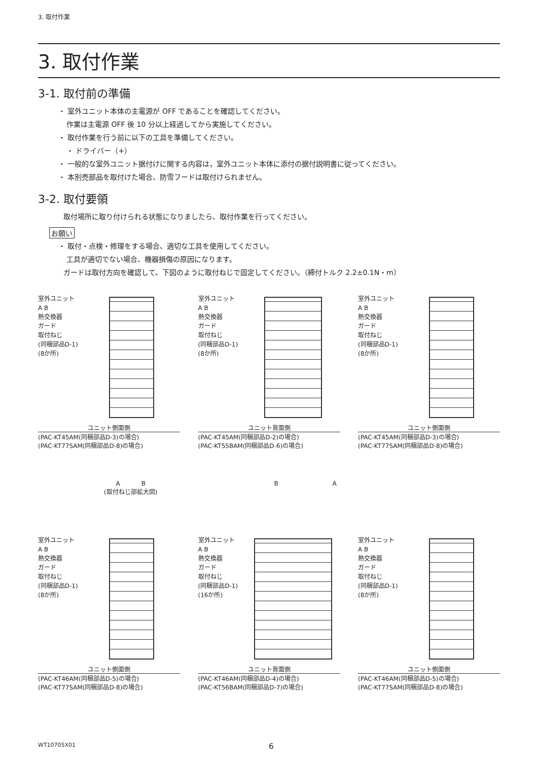3. 取付作業
3. 取付作業
3-1. 取付前の準備
・ 室外ユニット本体の主電源が OFF であることを確認してください。
作業は主電源 OFF 後 10 分以上経過してから実施してください。
・ 取付作業を行う前に以下の工具を準備してください。
・ ドライバー（+）
・ 一般的な室外ユニット据付けに関する内容は，室外ユニット本体に添付の据付説明書に従ってください。
・ 本別売部品を取付けた場合、防雪フードは取付けられません。
3-2. 取付要領
取付場所に取り付けられる状態になりましたら、取付作業を行ってください。
お願い
・ 取付・点検・修理をする場合、適切な工具を使用してください。
工具が適切でない場合、機器損傷の原因になります。
ガードは取付方向を確認して、下図のように取付ねじで固定してください。（締付トルク 2.2±0.1N・m）
室外ユニット
A B
熱交換器
ガード
取付ねじ
(同梱部品D-1)
(8か所)
ユニット側面側
(PAC-KT45AM(同梱部品D-3)の場合)
(PAC-KT77SAM(同梱部品D-8)の場合)
室外ユニット
A B
熱交換器
ガード
取付ねじ
(同梱部品D-1)
(8か所)
ユニット背面側
(PAC-KT45AM(同梱部品D-2)の場合)
(PAC-KT55BAM(同梱部品D-6)の場合)
室外ユニット
A B
熱交換器
ガード
取付ねじ
(同梱部品D-1)
(8か所)
ユニット側面側
(PAC-KT45AM(同梱部品D-3)の場合)
(PAC-KT77SAM(同梱部品D-8)の場合)
A B
(取付ねじ部拡大図)
B A
室外ユニット
A B
熱交換器
ガード
取付ねじ
(同梱部品D-1)
(8か所)
ユニット側面側
(PAC-KT46AM(同梱部品D-5)の場合)
(PAC-KT77SAM(同梱部品D-8)の場合)
室外ユニット
A B
熱交換器
ガード
取付ねじ
(同梱部品D-1)
(16か所)
ユニット背面側
(PAC-KT46AM(同梱部品D-4)の場合)
(PAC-KT56BAM(同梱部品D-7)の場合)
室外ユニット
A B
熱交換器
ガード
取付ねじ
(同梱部品D-1)
(8か所)
ユニット側面側
(PAC-KT46AM(同梱部品D-5)の場合)
(PAC-KT77SAM(同梱部品D-8)の場合)
WT10705X01 6